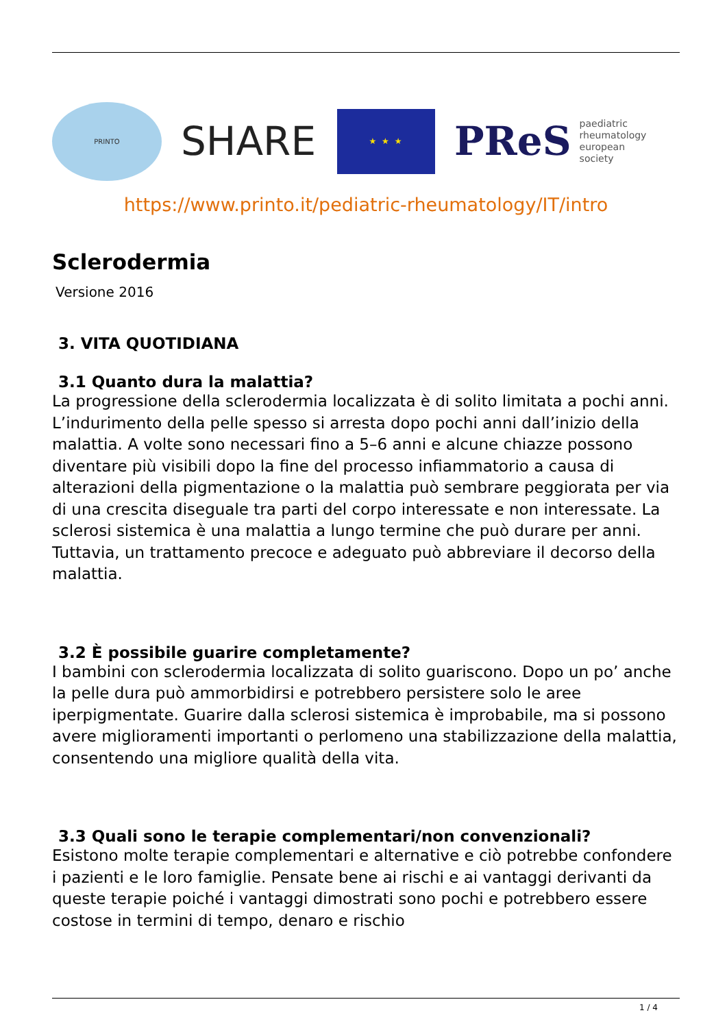PRINTO
SHARE
★ ★ ★
PReS paediatric
rheumatology
european
society
https://www.printo.it/pediatric-rheumatology/IT/intro
Sclerodermia
Versione 2016
3. VITA QUOTIDIANA
3.1 Quanto dura la malattia?
La progressione della sclerodermia localizzata è di solito limitata a pochi anni. L’indurimento della pelle spesso si arresta dopo pochi anni dall’inizio della malattia. A volte sono necessari fino a 5–6 anni e alcune chiazze possono diventare più visibili dopo la fine del processo infiammatorio a causa di alterazioni della pigmentazione o la malattia può sembrare peggiorata per via di una crescita diseguale tra parti del corpo interessate e non interessate. La sclerosi sistemica è una malattia a lungo termine che può durare per anni. Tuttavia, un trattamento precoce e adeguato può abbreviare il decorso della malattia.
3.2 È possibile guarire completamente?
I bambini con sclerodermia localizzata di solito guariscono. Dopo un po’ anche la pelle dura può ammorbidirsi e potrebbero persistere solo le aree iperpigmentate. Guarire dalla sclerosi sistemica è improbabile, ma si possono avere miglioramenti importanti o perlomeno una stabilizzazione della malattia, consentendo una migliore qualità della vita.
3.3 Quali sono le terapie complementari/non convenzionali?
Esistono molte terapie complementari e alternative e ciò potrebbe confondere i pazienti e le loro famiglie. Pensate bene ai rischi e ai vantaggi derivanti da queste terapie poiché i vantaggi dimostrati sono pochi e potrebbero essere costose in termini di tempo, denaro e rischio
1 / 4